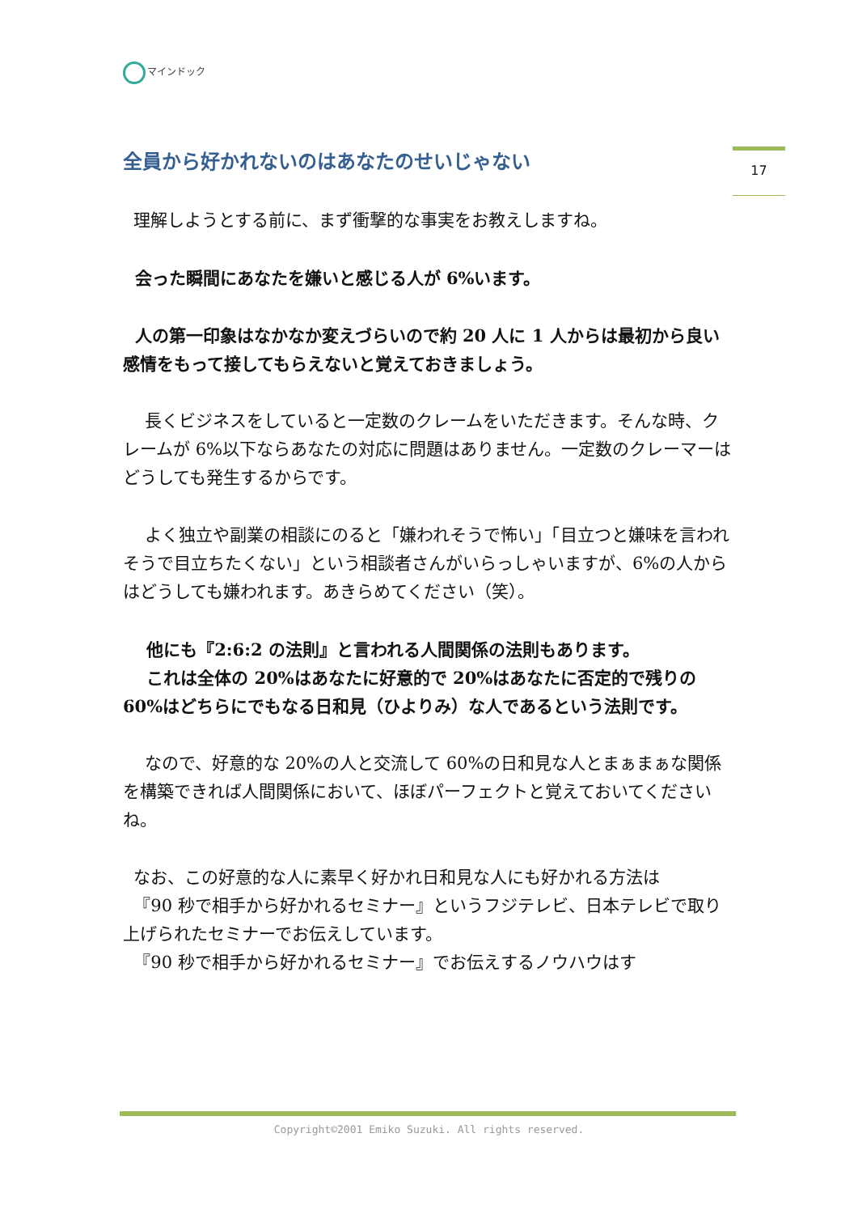マインドック
17
全員から好かれないのはあなたのせいじゃない
理解しようとする前に、まず衝撃的な事実をお教えしますね。
会った瞬間にあなたを嫌いと感じる人が 6%います。
人の第一印象はなかなか変えづらいので約 20 人に 1 人からは最初から良い感情をもって接してもらえないと覚えておきましょう。
長くビジネスをしていると一定数のクレームをいただきます。そんな時、クレームが 6%以下ならあなたの対応に問題はありません。一定数のクレーマーはどうしても発生するからです。
よく独立や副業の相談にのると「嫌われそうで怖い」「目立つと嫌味を言われそうで目立ちたくない」という相談者さんがいらっしゃいますが、6%の人からはどうしても嫌われます。あきらめてください（笑）。
他にも『2:6:2 の法則』と言われる人間関係の法則もあります。
これは全体の 20%はあなたに好意的で 20%はあなたに否定的で残りの 60%はどちらにでもなる日和見（ひよりみ）な人であるという法則です。
なので、好意的な 20%の人と交流して 60%の日和見な人とまぁまぁな関係を構築できれば人間関係において、ほぼパーフェクトと覚えておいてくださいね。
なお、この好意的な人に素早く好かれ日和見な人にも好かれる方法は
『90 秒で相手から好かれるセミナー』というフジテレビ、日本テレビで取り上げられたセミナーでお伝えしています。
『90 秒で相手から好かれるセミナー』でお伝えするノウハウはす
Copyright©2001 Emiko Suzuki. All rights reserved.